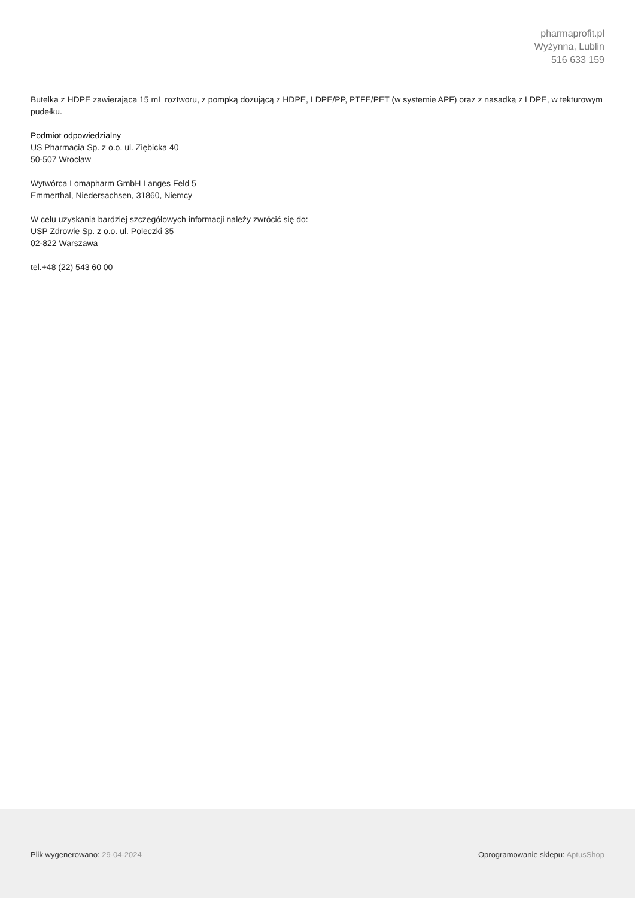pharmaprofit.pl
Wyżynna, Lublin
516 633 159
Butelka z HDPE zawierająca 15 mL roztworu, z pompką dozującą z HDPE, LDPE/PP, PTFE/PET (w systemie APF) oraz z nasadką z LDPE, w tekturowym pudełku.
Podmiot odpowiedzialny
US Pharmacia Sp. z o.o. ul. Ziębicka 40
50-507 Wrocław
Wytwórca Lomapharm GmbH Langes Feld 5
Emmerthal, Niedersachsen, 31860, Niemcy
W celu uzyskania bardziej szczegółowych informacji należy zwrócić się do:
USP Zdrowie Sp. z o.o. ul. Poleczki 35
02-822 Warszawa
tel.+48 (22) 543 60 00
Plik wygenerowano: 29-04-2024 Oprogramowanie sklepu: AptusShop